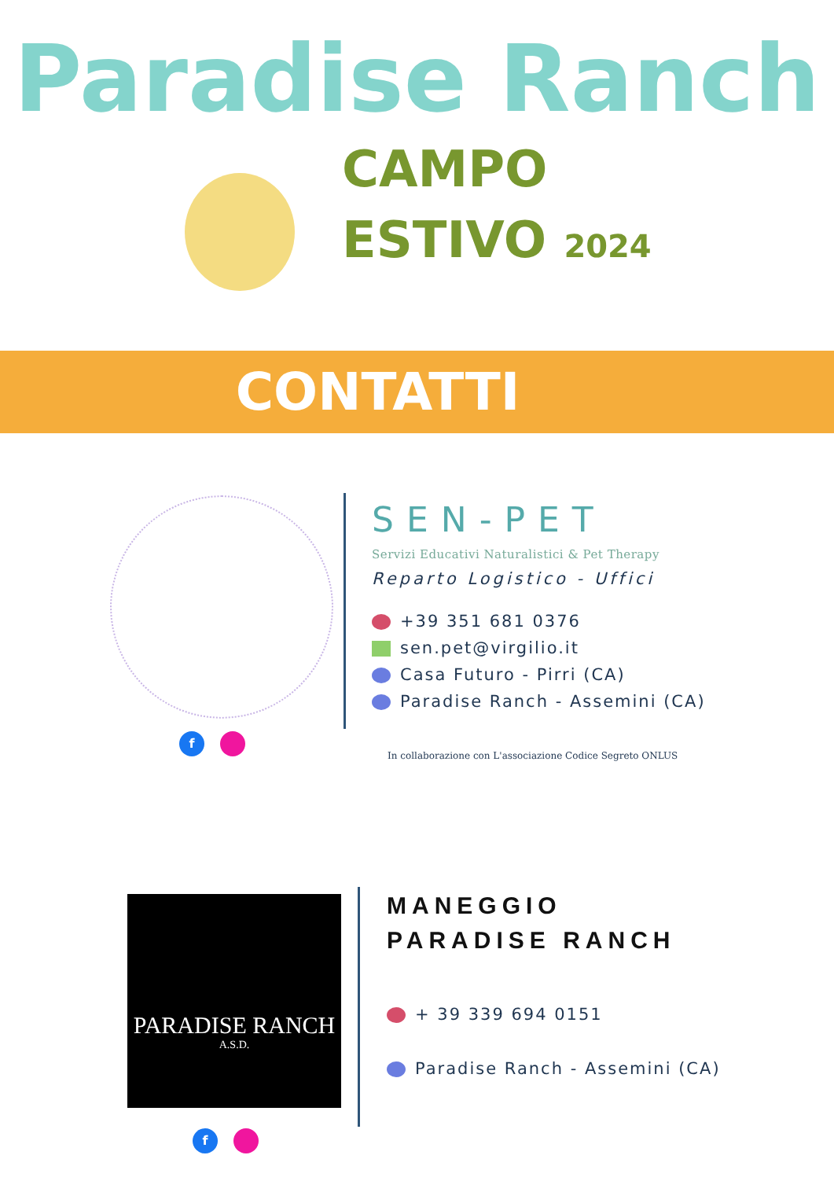Paradise Ranch
CAMPO
ESTIVO 2024
CONTATTI
SEN-PET
Servizi Educativi Naturalistici & Pet Therapy
Reparto Logistico - Uffici
+39 351 681 0376
sen.pet@virgilio.it
Casa Futuro - Pirri (CA)
Paradise Ranch - Assemini (CA)
In collaborazione con L'associazione Codice Segreto ONLUS
f
PARADISE RANCH
A.S.D.
MANEGGIO
PARADISE RANCH
+ 39 339 694 0151
Paradise Ranch - Assemini (CA)
f